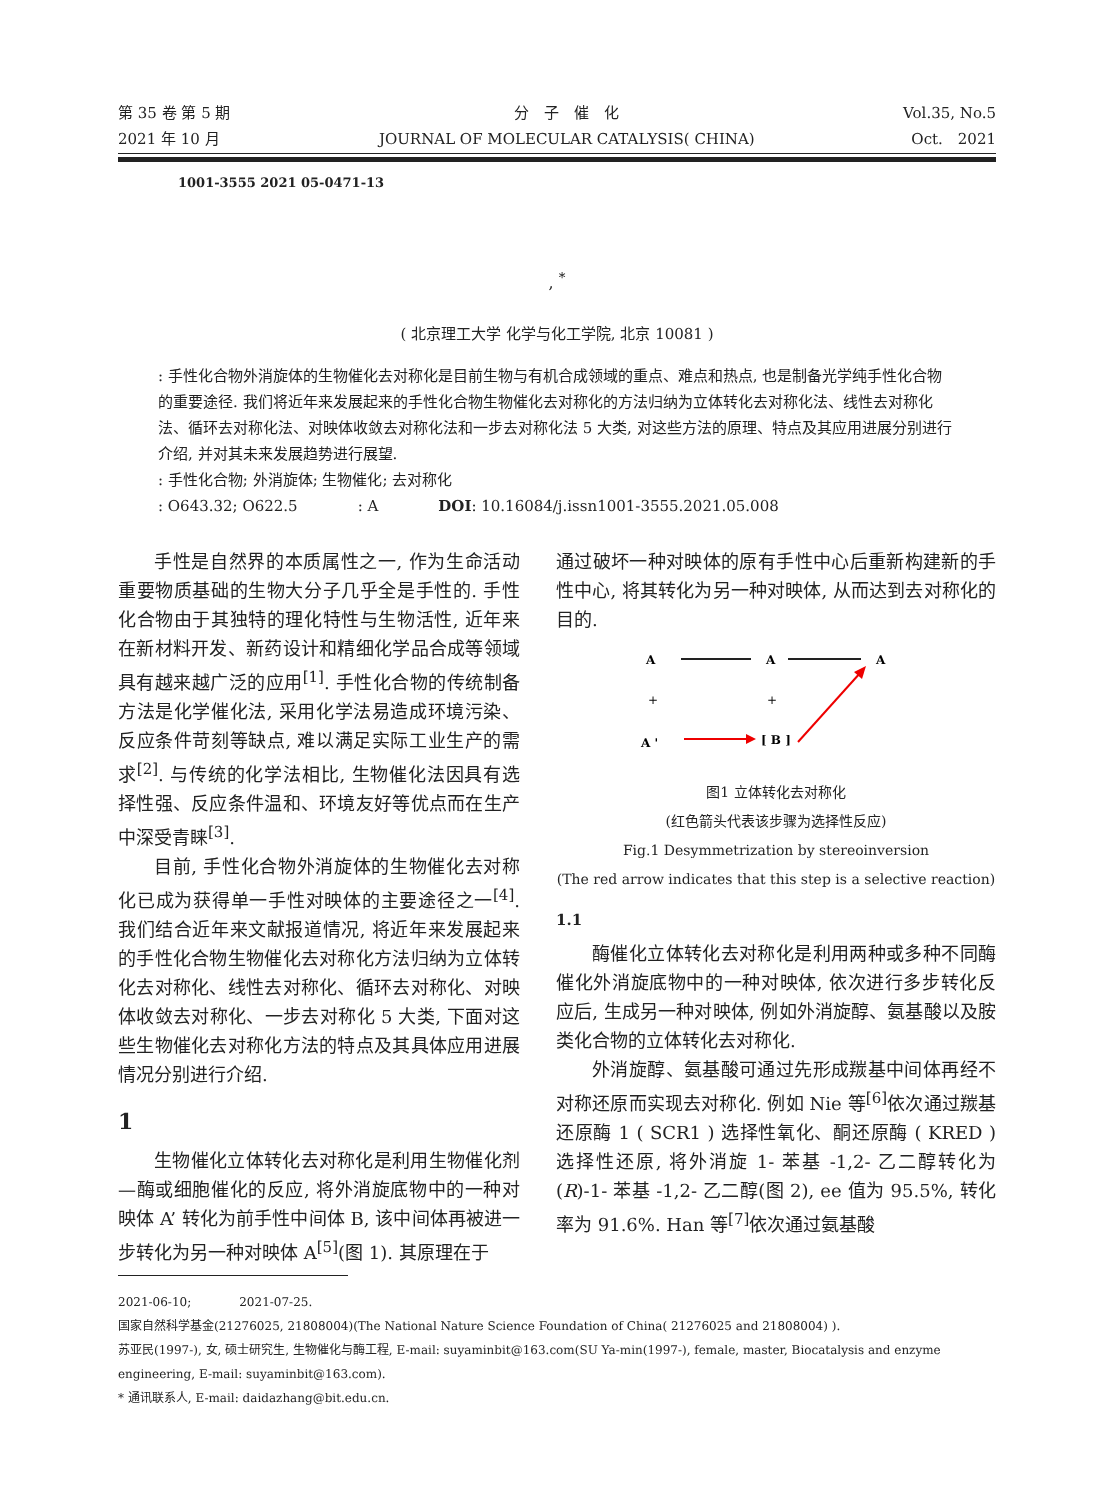第 35 卷 第 5 期
2021 年 10 月
分　子　催　化
JOURNAL OF MOLECULAR CATALYSIS( CHINA)
Vol.35, No.5
Oct.　2021
1001-3555 2021 05-0471-13
, <sup>*</sup>
( 北京理工大学 化学与化工学院, 北京 10081 )
: 手性化合物外消旋体的生物催化去对称化是目前生物与有机合成领域的重点、难点和热点, 也是制备光学纯手性化合物的重要途径. 我们将近年来发展起来的手性化合物生物催化去对称化的方法归纳为立体转化去对称化法、线性去对称化法、循环去对称化法、对映体收敛去对称化法和一步去对称化法 5 大类, 对这些方法的原理、特点及其应用进展分别进行介绍, 并对其未来发展趋势进行展望.
: 手性化合物; 外消旋体; 生物催化; 去对称化
: O643.32; O622.5　　　　: A　　　　DOI: 10.16084/j.issn1001-3555.2021.05.008
手性是自然界的本质属性之一, 作为生命活动重要物质基础的生物大分子几乎全是手性的. 手性化合物由于其独特的理化特性与生物活性, 近年来在新材料开发、新药设计和精细化学品合成等领域具有越来越广泛的应用<sup>[1]</sup>. 手性化合物的传统制备方法是化学催化法, 采用化学法易造成环境污染、反应条件苛刻等缺点, 难以满足实际工业生产的需求<sup>[2]</sup>. 与传统的化学法相比, 生物催化法因具有选择性强、反应条件温和、环境友好等优点而在生产中深受青睐<sup>[3]</sup>.
目前, 手性化合物外消旋体的生物催化去对称化已成为获得单一手性对映体的主要途径之一<sup>[4]</sup>. 我们结合近年来文献报道情况, 将近年来发展起来的手性化合物生物催化去对称化方法归纳为立体转化去对称化、线性去对称化、循环去对称化、对映体收敛去对称化、一步去对称化 5 大类, 下面对这些生物催化去对称化方法的特点及其具体应用进展情况分别进行介绍.
1
生物催化立体转化去对称化是利用生物催化剂—酶或细胞催化的反应, 将外消旋底物中的一种对映体 A’ 转化为前手性中间体 B, 该中间体再被进一步转化为另一种对映体 A<sup>[5]</sup>(图 1). 其原理在于
通过破坏一种对映体的原有手性中心后重新构建新的手性中心, 将其转化为另一种对映体, 从而达到去对称化的目的.
A
A
A
+
+
A '
[ B ]
图1 立体转化去对称化
(红色箭头代表该步骤为选择性反应)
Fig.1 Desymmetrization by stereoinversion
(The red arrow indicates that this step is a selective reaction)
1.1
酶催化立体转化去对称化是利用两种或多种不同酶催化外消旋底物中的一种对映体, 依次进行多步转化反应后, 生成另一种对映体, 例如外消旋醇、氨基酸以及胺类化合物的立体转化去对称化.
外消旋醇、氨基酸可通过先形成羰基中间体再经不对称还原而实现去对称化. 例如 Nie 等<sup>[6]</sup>依次通过羰基还原酶 1 ( SCR1 ) 选择性氧化、酮还原酶 ( KRED ) 选择性还原, 将外消旋 1- 苯基 -1,2- 乙二醇转化为(R)-1- 苯基 -1,2- 乙二醇(图 2), ee 值为 95.5%, 转化率为 91.6%. Han 等<sup>[7]</sup>依次通过氨基酸
2021-06-10;　　　　2021-07-25.
国家自然科学基金(21276025, 21808004)(The National Nature Science Foundation of China( 21276025 and 21808004) ).
苏亚民(1997-), 女, 硕士研究生, 生物催化与酶工程, E-mail: suyaminbit@163.com(SU Ya-min(1997-), female, master, Biocatalysis and enzyme engineering, E-mail: suyaminbit@163.com).
* 通讯联系人, E-mail: daidazhang@bit.edu.cn.